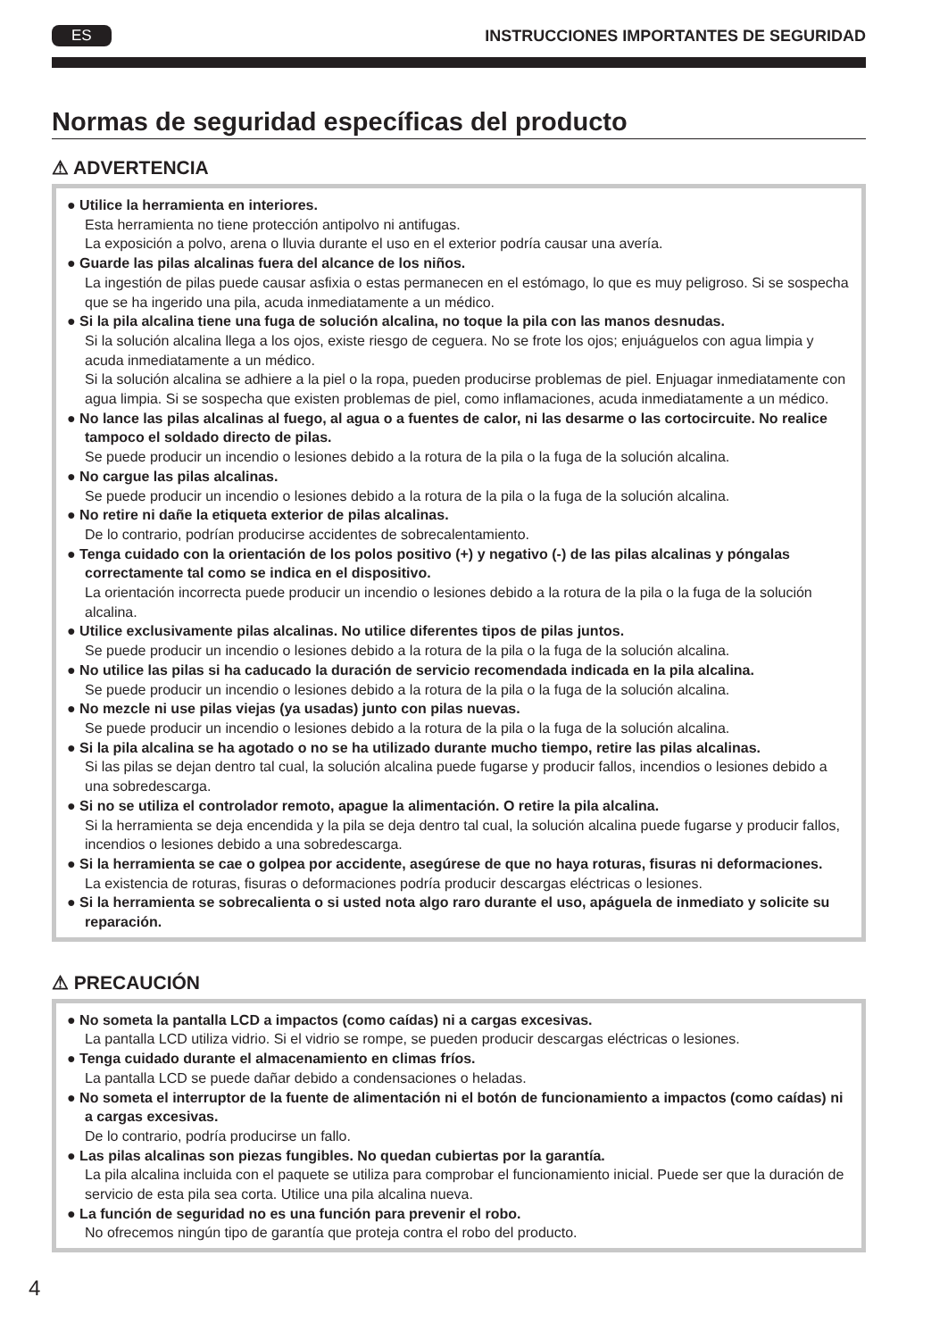ES INSTRUCCIONES IMPORTANTES DE SEGURIDAD
Normas de seguridad específicas del producto
⚠ ADVERTENCIA
● Utilice la herramienta en interiores.
Esta herramienta no tiene protección antipolvo ni antifugas.
La exposición a polvo, arena o lluvia durante el uso en el exterior podría causar una avería.
● Guarde las pilas alcalinas fuera del alcance de los niños.
La ingestión de pilas puede causar asfixia o estas permanecen en el estómago, lo que es muy peligroso. Si se sospecha que se ha ingerido una pila, acuda inmediatamente a un médico.
● Si la pila alcalina tiene una fuga de solución alcalina, no toque la pila con las manos desnudas.
Si la solución alcalina llega a los ojos, existe riesgo de ceguera. No se frote los ojos; enjuáguelos con agua limpia y acuda inmediatamente a un médico.
Si la solución alcalina se adhiere a la piel o la ropa, pueden producirse problemas de piel. Enjuagar inmediatamente con agua limpia. Si se sospecha que existen problemas de piel, como inflamaciones, acuda inmediatamente a un médico.
● No lance las pilas alcalinas al fuego, al agua o a fuentes de calor, ni las desarme o las cortocircuite. No realice tampoco el soldado directo de pilas.
Se puede producir un incendio o lesiones debido a la rotura de la pila o la fuga de la solución alcalina.
● No cargue las pilas alcalinas.
Se puede producir un incendio o lesiones debido a la rotura de la pila o la fuga de la solución alcalina.
● No retire ni dañe la etiqueta exterior de pilas alcalinas.
De lo contrario, podrían producirse accidentes de sobrecalentamiento.
● Tenga cuidado con la orientación de los polos positivo (+) y negativo (-) de las pilas alcalinas y póngalas correctamente tal como se indica en el dispositivo.
La orientación incorrecta puede producir un incendio o lesiones debido a la rotura de la pila o la fuga de la solución alcalina.
● Utilice exclusivamente pilas alcalinas. No utilice diferentes tipos de pilas juntos.
Se puede producir un incendio o lesiones debido a la rotura de la pila o la fuga de la solución alcalina.
● No utilice las pilas si ha caducado la duración de servicio recomendada indicada en la pila alcalina.
Se puede producir un incendio o lesiones debido a la rotura de la pila o la fuga de la solución alcalina.
● No mezcle ni use pilas viejas (ya usadas) junto con pilas nuevas.
Se puede producir un incendio o lesiones debido a la rotura de la pila o la fuga de la solución alcalina.
● Si la pila alcalina se ha agotado o no se ha utilizado durante mucho tiempo, retire las pilas alcalinas.
Si las pilas se dejan dentro tal cual, la solución alcalina puede fugarse y producir fallos, incendios o lesiones debido a una sobredescarga.
● Si no se utiliza el controlador remoto, apague la alimentación. O retire la pila alcalina.
Si la herramienta se deja encendida y la pila se deja dentro tal cual, la solución alcalina puede fugarse y producir fallos, incendios o lesiones debido a una sobredescarga.
● Si la herramienta se cae o golpea por accidente, asegúrese de que no haya roturas, fisuras ni deformaciones.
La existencia de roturas, fisuras o deformaciones podría producir descargas eléctricas o lesiones.
● Si la herramienta se sobrecalienta o si usted nota algo raro durante el uso, apáguela de inmediato y solicite su reparación.
⚠ PRECAUCIÓN
● No someta la pantalla LCD a impactos (como caídas) ni a cargas excesivas.
La pantalla LCD utiliza vidrio. Si el vidrio se rompe, se pueden producir descargas eléctricas o lesiones.
● Tenga cuidado durante el almacenamiento en climas fríos.
La pantalla LCD se puede dañar debido a condensaciones o heladas.
● No someta el interruptor de la fuente de alimentación ni el botón de funcionamiento a impactos (como caídas) ni a cargas excesivas.
De lo contrario, podría producirse un fallo.
● Las pilas alcalinas son piezas fungibles. No quedan cubiertas por la garantía.
La pila alcalina incluida con el paquete se utiliza para comprobar el funcionamiento inicial. Puede ser que la duración de servicio de esta pila sea corta. Utilice una pila alcalina nueva.
● La función de seguridad no es una función para prevenir el robo.
No ofrecemos ningún tipo de garantía que proteja contra el robo del producto.
4